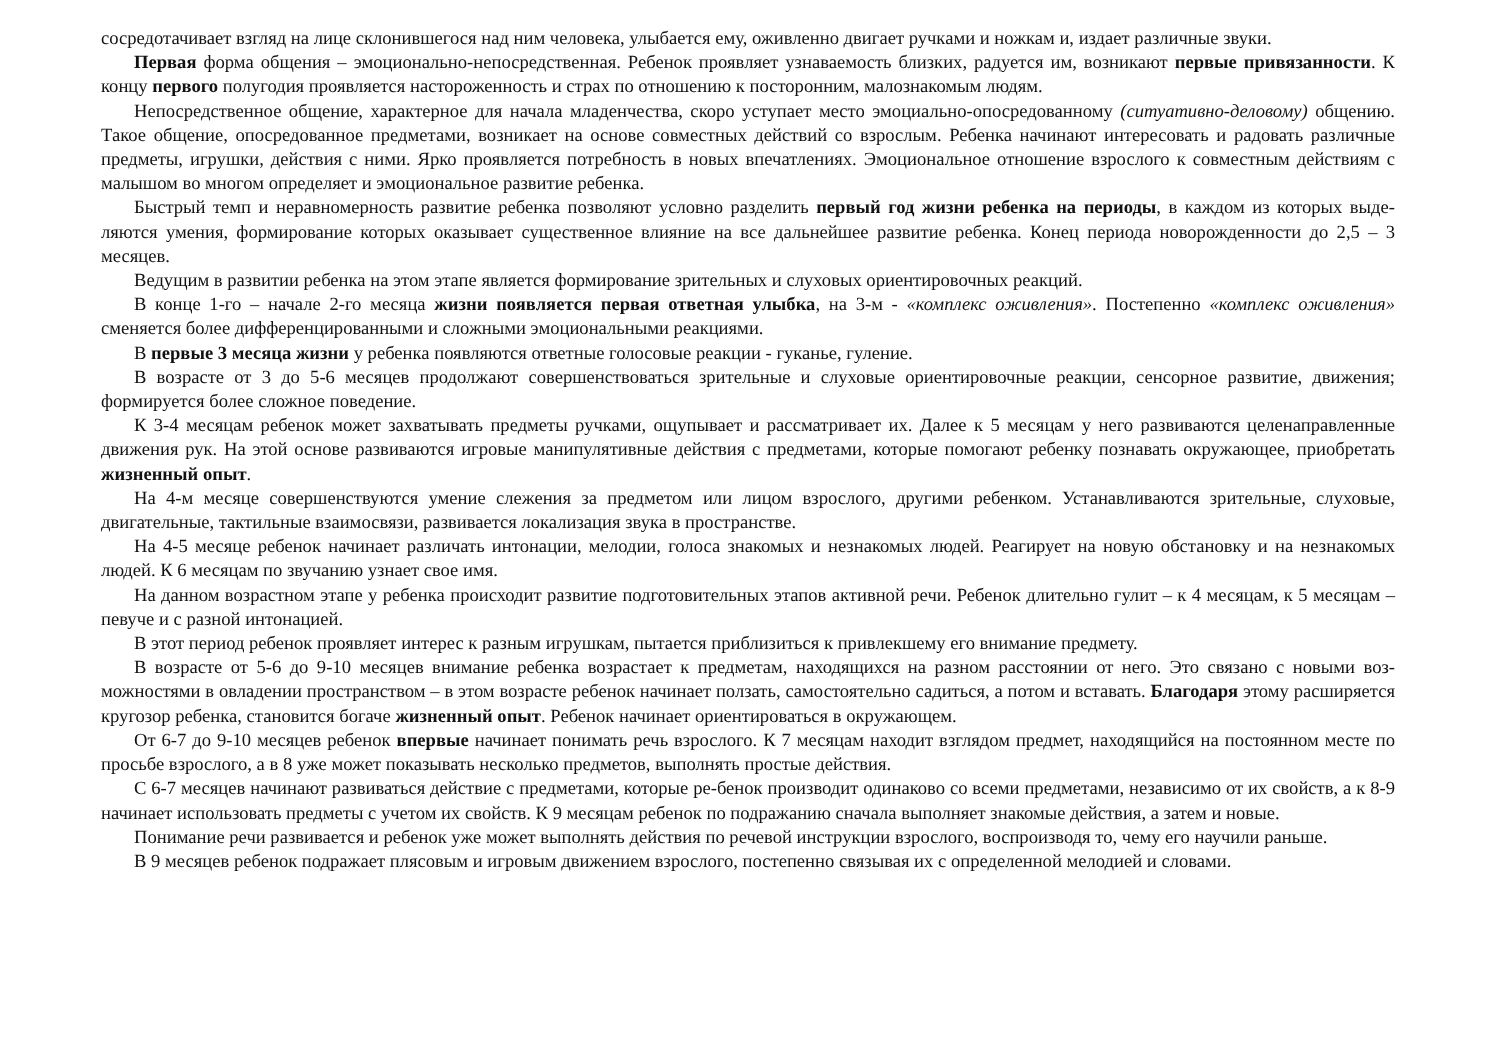сосредотачивает взгляд на лице склонившегося над ним человека, улыбается ему, оживленно двигает ручками и ножкам и, издает различные звуки.
Первая форма общения – эмоционально-непосредственная. Ребенок проявляет узнаваемость близких, радуется им, возникают первые привязанности. К концу первого полугодия проявляется настороженность и страх по отношению к посторонним, малознакомым людям.
Непосредственное общение, характерное для начала младенчества, скоро уступает место эмоциально-опосредованному (ситуативно-деловому) общению. Такое общение, опосредованное предметами, возникает на основе совместных действий со взрослым. Ребенка начинают интересовать и радовать различные предметы, игрушки, действия с ними. Ярко проявляется потребность в новых впечатлениях. Эмоциональное отношение взрослого к совместным действиям с малышом во многом определяет и эмоциональное развитие ребенка.
Быстрый темп и неравномерность развитие ребенка позволяют условно разделить первый год жизни ребенка на периоды, в каждом из которых выде-ляются умения, формирование которых оказывает существенное влияние на все дальнейшее развитие ребенка. Конец периода новорожденности до 2,5 – 3 месяцев.
Ведущим в развитии ребенка на этом этапе является формирование зрительных и слуховых ориентировочных реакций.
В конце 1-го – начале 2-го месяца жизни появляется первая ответная улыбка, на 3-м - «комплекс оживления». Постепенно «комплекс оживления» сменяется более дифференцированными и сложными эмоциональными реакциями.
В первые 3 месяца жизни у ребенка появляются ответные голосовые реакции - гуканье, гуление.
В возрасте от 3 до 5-6 месяцев продолжают совершенствоваться зрительные и слуховые ориентировочные реакции, сенсорное развитие, движения; формируется более сложное поведение.
К 3-4 месяцам ребенок может захватывать предметы ручками, ощупывает и рассматривает их. Далее к 5 месяцам у него развиваются целенаправленные движения рук. На этой основе развиваются игровые манипулятивные действия с предметами, которые помогают ребенку познавать окружающее, приобретать жизненный опыт.
На 4-м месяце совершенствуются умение слежения за предметом или лицом взрослого, другими ребенком. Устанавливаются зрительные, слуховые, двигательные, тактильные взаимосвязи, развивается локализация звука в пространстве.
На 4-5 месяце ребенок начинает различать интонации, мелодии, голоса знакомых и незнакомых людей. Реагирует на новую обстановку и на незнакомых людей. К 6 месяцам по звучанию узнает свое имя.
На данном возрастном этапе у ребенка происходит развитие подготовительных этапов активной речи. Ребенок длительно гулит – к 4 месяцам, к 5 месяцам – певуче и с разной интонацией.
В этот период ребенок проявляет интерес к разным игрушкам, пытается приблизиться к привлекшему его внимание предмету.
В возрасте от 5-6 до 9-10 месяцев внимание ребенка возрастает к предметам, находящихся на разном расстоянии от него. Это связано с новыми воз-можностями в овладении пространством – в этом возрасте ребенок начинает ползать, самостоятельно садиться, а потом и вставать. Благодаря этому расширяется кругозор ребенка, становится богаче жизненный опыт. Ребенок начинает ориентироваться в окружающем.
От 6-7 до 9-10 месяцев ребенок впервые начинает понимать речь взрослого. К 7 месяцам находит взглядом предмет, находящийся на постоянном месте по просьбе взрослого, а в 8 уже может показывать несколько предметов, выполнять простые действия.
С 6-7 месяцев начинают развиваться действие с предметами, которые ре-бенок производит одинаково со всеми предметами, независимо от их свойств, а к 8-9 начинает использовать предметы с учетом их свойств. К 9 месяцам ребенок по подражанию сначала выполняет знакомые действия, а затем и новые.
Понимание речи развивается и ребенок уже может выполнять действия по речевой инструкции взрослого, воспроизводя то, чему его научили раньше.
В 9 месяцев ребенок подражает плясовым и игровым движением взрослого, постепенно связывая их с определенной мелодией и словами.